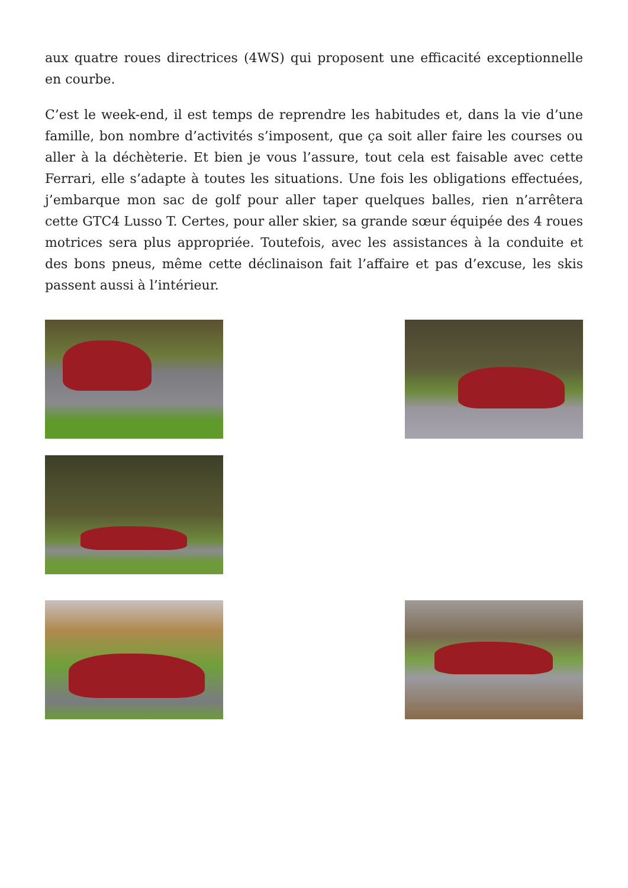aux quatre roues directrices (4WS) qui proposent une efficacité exceptionnelle en courbe.
C’est le week-end, il est temps de reprendre les habitudes et, dans la vie d’une famille, bon nombre d’activités s’imposent, que ça soit aller faire les courses ou aller à la déchèterie. Et bien je vous l’assure, tout cela est faisable avec cette Ferrari, elle s’adapte à toutes les situations. Une fois les obligations effectuées, j’embarque mon sac de golf pour aller taper quelques balles, rien n’arrêtera cette GTC4 Lusso T. Certes, pour aller skier, sa grande sœur équipée des 4 roues motrices sera plus appropriée. Toutefois, avec les assistances à la conduite et des bons pneus, même cette déclinaison fait l’affaire et pas d’excuse, les skis passent aussi à l’intérieur.